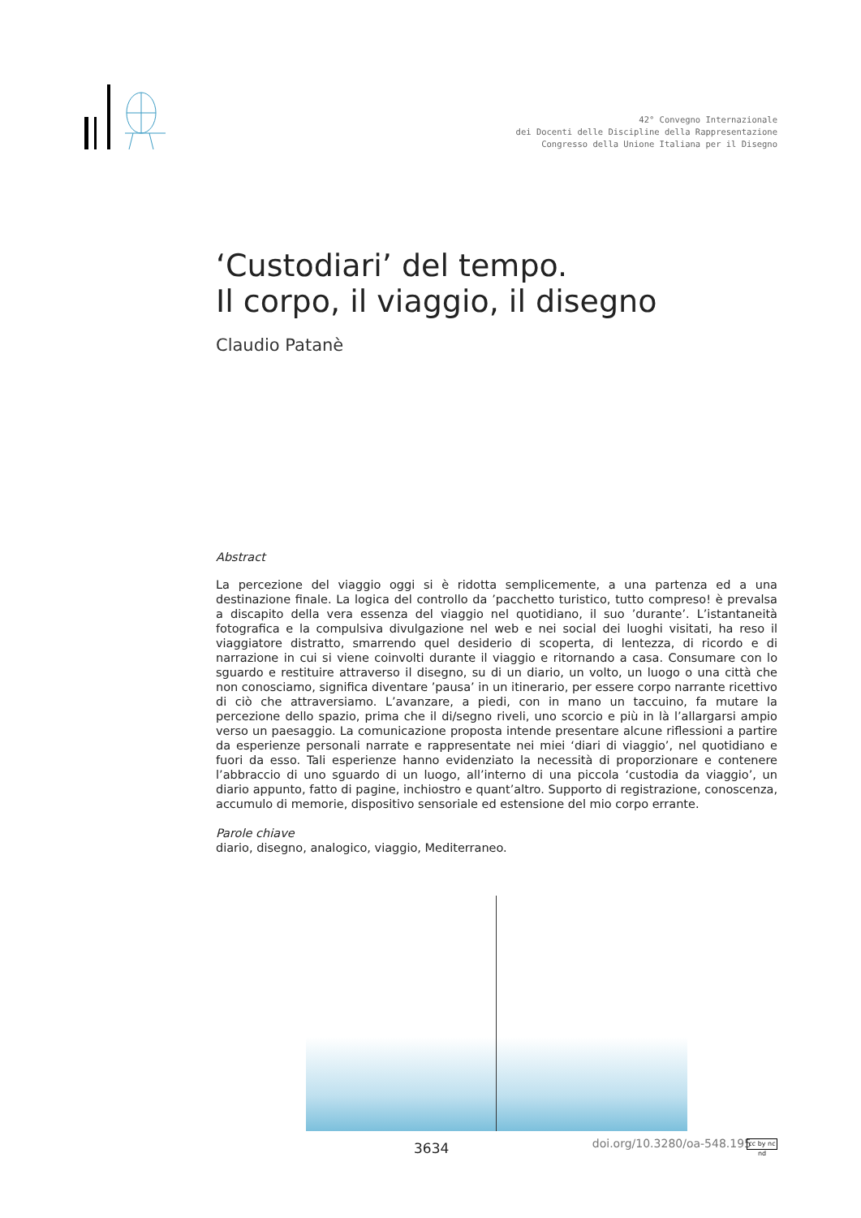42° Convegno Internazionale
dei Docenti delle Discipline della Rappresentazione
Congresso della Unione Italiana per il Disegno
‘Custodiari’ del tempo.
Il corpo, il viaggio, il disegno
Claudio Patanè
Abstract
La percezione del viaggio oggi si è ridotta semplicemente, a una partenza ed a una destinazione finale. La logica del controllo da ’pacchetto turistico, tutto compreso! è prevalsa a discapito della vera essenza del viaggio nel quotidiano, il suo ’durante’. L’istantaneità fotografica e la compulsiva divulgazione nel web e nei social dei luoghi visitati, ha reso il viaggiatore distratto, smarrendo quel desiderio di scoperta, di lentezza, di ricordo e di narrazione in cui si viene coinvolti durante il viaggio e ritornando a casa. Consumare con lo sguardo e restituire attraverso il disegno, su di un diario, un volto, un luogo o una città che non conosciamo, significa diventare ’pausa’ in un itinerario, per essere corpo narrante ricettivo di ciò che attraversiamo. L’avanzare, a piedi, con in mano un taccuino, fa mutare la percezione dello spazio, prima che il di/segno riveli, uno scorcio e più in là l’allargarsi ampio verso un paesaggio. La comunicazione proposta intende presentare alcune riflessioni a partire da esperienze personali narrate e rappresentate nei miei ‘diari di viaggio’, nel quotidiano e fuori da esso. Tali esperienze hanno evidenziato la necessità di proporzionare e contenere l’abbraccio di uno sguardo di un luogo, all’interno di una piccola ‘custodia da viaggio’, un diario appunto, fatto di pagine, inchiostro e quant’altro. Supporto di registrazione, conoscenza, accumulo di memorie, dispositivo sensoriale ed estensione del mio corpo errante.
Parole chiave
diario, disegno, analogico, viaggio, Mediterraneo.
3634 doi.org/10.3280/oa-548.195 cc by nc nd